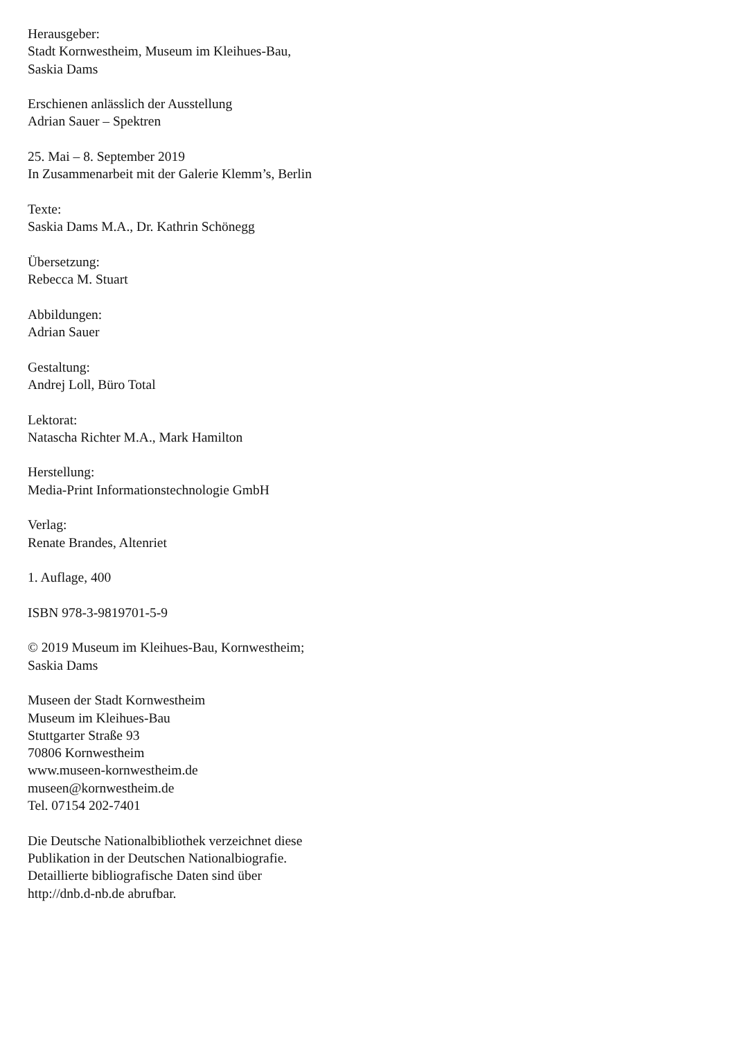Herausgeber:
Stadt Kornwestheim, Museum im Kleihues-Bau,
Saskia Dams
Erschienen anlässlich der Ausstellung
Adrian Sauer – Spektren
25. Mai – 8. September 2019
In Zusammenarbeit mit der Galerie Klemm’s, Berlin
Texte:
Saskia Dams M.A., Dr. Kathrin Schönegg
Übersetzung:
Rebecca M. Stuart
Abbildungen:
Adrian Sauer
Gestaltung:
Andrej Loll, Büro Total
Lektorat:
Natascha Richter M.A., Mark Hamilton
Herstellung:
Media-Print Informationstechnologie GmbH
Verlag:
Renate Brandes, Altenriet
1. Auflage, 400
ISBN 978-3-9819701-5-9
© 2019 Museum im Kleihues-Bau, Kornwestheim;
Saskia Dams
Museen der Stadt Kornwestheim
Museum im Kleihues-Bau
Stuttgarter Straße 93
70806 Kornwestheim
www.museen-kornwestheim.de
museen@kornwestheim.de
Tel. 07154 202-7401
Die Deutsche Nationalbibliothek verzeichnet diese
Publikation in der Deutschen Nationalbiografie.
Detaillierte bibliografische Daten sind über
http://dnb.d-nb.de abrufbar.